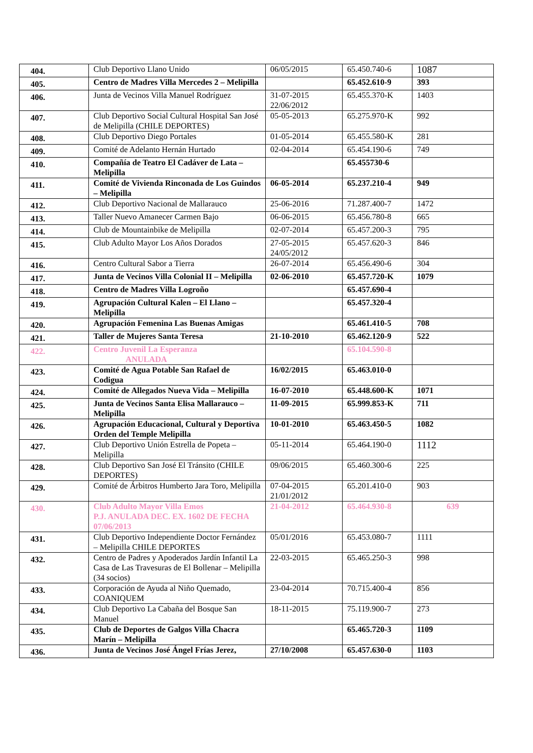| 404. | Club Deportivo Llano Unido | 06/05/2015 | 65.450.740-6 | 1087 |
| 405. | Centro de Madres Villa Mercedes 2 – Melipilla | | 65.452.610-9 | 393 |
| 406. | Junta de Vecinos Villa Manuel Rodríguez | 31-07-2015 22/06/2012 | 65.455.370-K | 1403 |
| 407. | Club Deportivo Social Cultural Hospital San José de Melipilla (CHILE DEPORTES) | 05-05-2013 | 65.275.970-K | 992 |
| 408. | Club Deportivo Diego Portales | 01-05-2014 | 65.455.580-K | 281 |
| 409. | Comité de Adelanto Hernán Hurtado | 02-04-2014 | 65.454.190-6 | 749 |
| 410. | Compañía de Teatro El Cadáver de Lata – Melipilla | | 65.455730-6 | |
| 411. | Comité de Vivienda Rinconada de Los Guindos – Melipilla | 06-05-2014 | 65.237.210-4 | 949 |
| 412. | Club Deportivo Nacional de Mallarauco | 25-06-2016 | 71.287.400-7 | 1472 |
| 413. | Taller Nuevo Amanecer Carmen Bajo | 06-06-2015 | 65.456.780-8 | 665 |
| 414. | Club de Mountainbike de Melipilla | 02-07-2014 | 65.457.200-3 | 795 |
| 415. | Club Adulto Mayor Los Años Dorados | 27-05-2015 24/05/2012 | 65.457.620-3 | 846 |
| 416. | Centro Cultural Sabor a Tierra | 26-07-2014 | 65.456.490-6 | 304 |
| 417. | Junta de Vecinos Villa Colonial II – Melipilla | 02-06-2010 | 65.457.720-K | 1079 |
| 418. | Centro de Madres Villa Logroño | | 65.457.690-4 | |
| 419. | Agrupación Cultural Kalen – El Llano – Melipilla | | 65.457.320-4 | |
| 420. | Agrupación Femenina Las Buenas Amigas | | 65.461.410-5 | 708 |
| 421. | Taller de Mujeres Santa Teresa | 21-10-2010 | 65.462.120-9 | 522 |
| 422. | Centro Juvenil La Esperanza ANULADA | | 65.104.590-8 | |
| 423. | Comité de Agua Potable San Rafael de Codigua | 16/02/2015 | 65.463.010-0 | |
| 424. | Comité de Allegados Nueva Vida – Melipilla | 16-07-2010 | 65.448.600-K | 1071 |
| 425. | Junta de Vecinos Santa Elisa Mallarauco – Melipilla | 11-09-2015 | 65.999.853-K | 711 |
| 426. | Agrupación Educacional, Cultural y Deportiva Orden del Temple Melipilla | 10-01-2010 | 65.463.450-5 | 1082 |
| 427. | Club Deportivo Unión Estrella de Popeta – Melipilla | 05-11-2014 | 65.464.190-0 | 1112 |
| 428. | Club Deportivo San José El Tránsito (CHILE DEPORTES) | 09/06/2015 | 65.460.300-6 | 225 |
| 429. | Comité de Árbitros Humberto Jara Toro, Melipilla | 07-04-2015 21/01/2012 | 65.201.410-0 | 903 |
| 430. | Club Adulto Mayor Villa Emos P.J. ANULADA DEC. EX. 1602 DE FECHA 07/06/2013 | 21-04-2012 | 65.464.930-8 | 639 |
| 431. | Club Deportivo Independiente Doctor Fernández – Melipilla CHILE DEPORTES | 05/01/2016 | 65.453.080-7 | 1111 |
| 432. | Centro de Padres y Apoderados Jardín Infantil La Casa de Las Travesuras de El Bollenar – Melipilla (34 socios) | 22-03-2015 | 65.465.250-3 | 998 |
| 433. | Corporación de Ayuda al Niño Quemado, COANIQUEM | 23-04-2014 | 70.715.400-4 | 856 |
| 434. | Club Deportivo La Cabaña del Bosque San Manuel | 18-11-2015 | 75.119.900-7 | 273 |
| 435. | Club de Deportes de Galgos Villa Chacra Marín – Melipilla | | 65.465.720-3 | 1109 |
| 436. | Junta de Vecinos José Ángel Frías Jerez, | 27/10/2008 | 65.457.630-0 | 1103 |